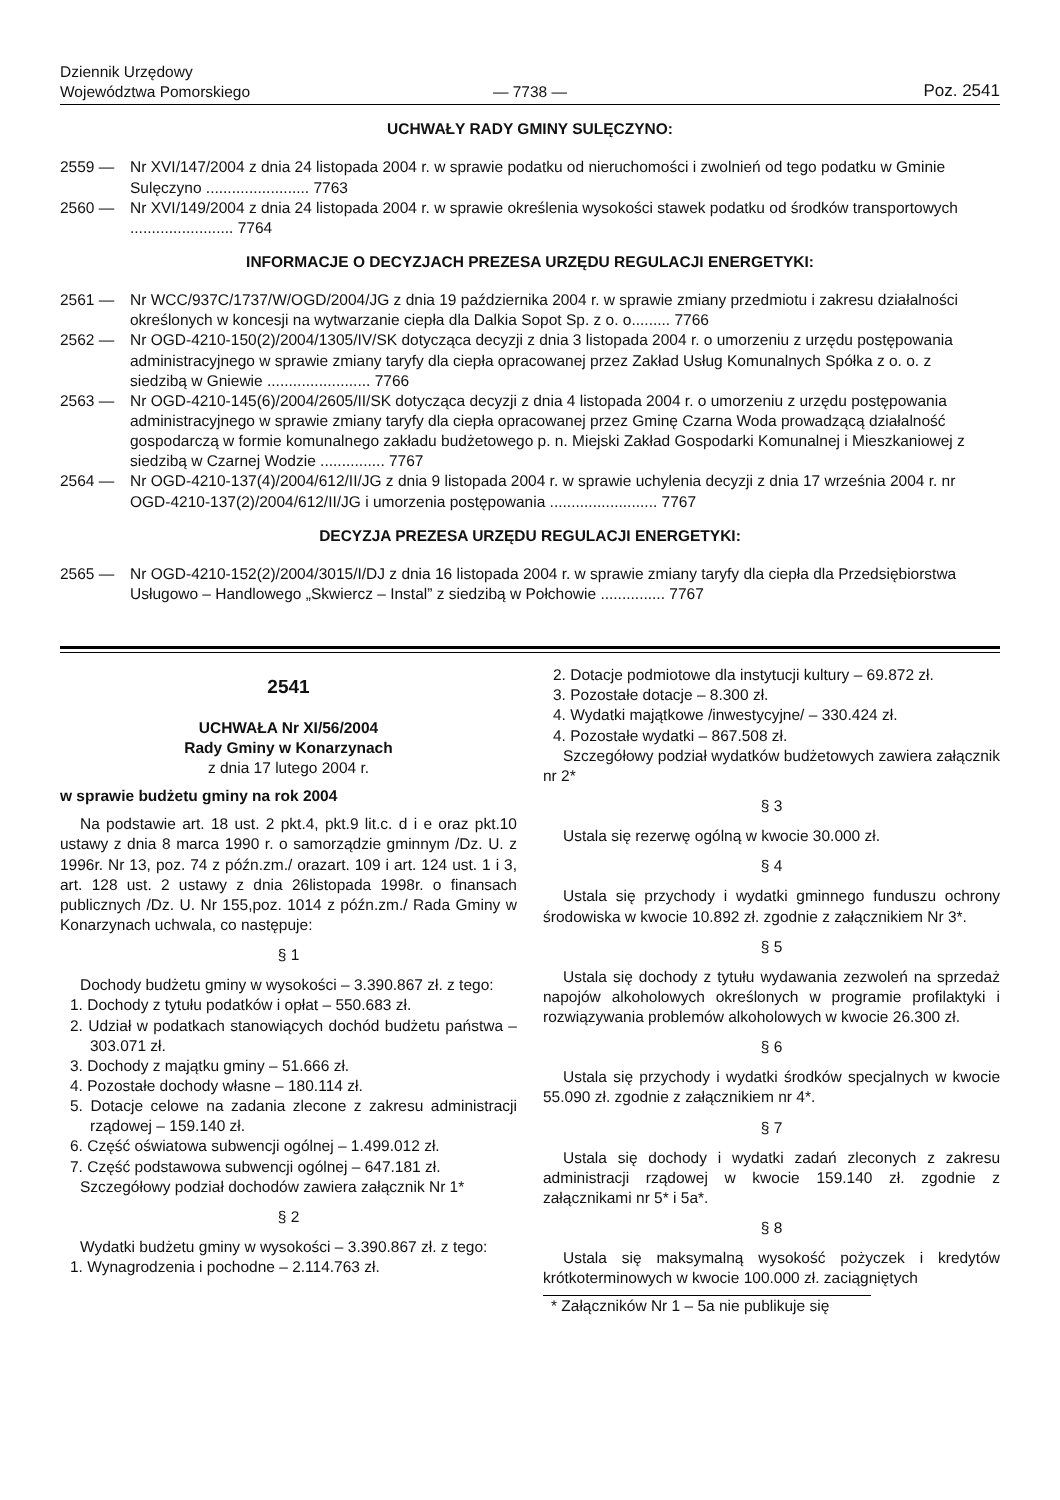Dziennik Urzędowy
Województwa Pomorskiego
— 7738 —
Poz. 2541
UCHWAŁY RADY GMINY SULĘCZYNO:
2559 — Nr XVI/147/2004 z dnia 24 listopada 2004 r. w sprawie podatku od nieruchomości i zwolnień od tego podatku w Gminie Sulęczyno ........................ 7763
2560 — Nr XVI/149/2004 z dnia 24 listopada 2004 r. w sprawie określenia wysokości stawek podatku od środków transportowych ........................ 7764
INFORMACJE O DECYZJACH PREZESA URZĘDU REGULACJI ENERGETYKI:
2561 — Nr WCC/937C/1737/W/OGD/2004/JG z dnia 19 października 2004 r. w sprawie zmiany przedmiotu i zakresu działalności określonych w koncesji na wytwarzanie ciepła dla Dalkia Sopot Sp. z o. o......... 7766
2562 — Nr OGD-4210-150(2)/2004/1305/IV/SK dotycząca decyzji z dnia 3 listopada 2004 r. o umorzeniu z urzędu postępowania administracyjnego w sprawie zmiany taryfy dla ciepła opracowanej przez Zakład Usług Komunalnych Spółka z o. o. z siedzibą w Gniewie ........................ 7766
2563 — Nr OGD-4210-145(6)/2004/2605/II/SK dotycząca decyzji z dnia 4 listopada 2004 r. o umorzeniu z urzędu postępowania administracyjnego w sprawie zmiany taryfy dla ciepła opracowanej przez Gminę Czarna Woda prowadzącą działalność gospodarczą w formie komunalnego zakładu budżetowego p. n. Miejski Zakład Gospodarki Komunalnej i Mieszkaniowej z siedzibą w Czarnej Wodzie ............... 7767
2564 — Nr OGD-4210-137(4)/2004/612/II/JG z dnia 9 listopada 2004 r. w sprawie uchylenia decyzji z dnia 17 września 2004 r. nr OGD-4210-137(2)/2004/612/II/JG i umorzenia postępowania ......................... 7767
DECYZJA PREZESA URZĘDU REGULACJI ENERGETYKI:
2565 — Nr OGD-4210-152(2)/2004/3015/I/DJ z dnia 16 listopada 2004 r. w sprawie zmiany taryfy dla ciepła dla Przedsiębiorstwa Usługowo – Handlowego „Skwiercz – Instal” z siedzibą w Połchowie ............... 7767
2541
UCHWAŁA Nr XI/56/2004
Rady Gminy w Konarzynach
z dnia 17 lutego 2004 r.
w sprawie budżetu gminy na rok 2004
Na podstawie art. 18 ust. 2 pkt.4, pkt.9 lit.c. d i e oraz pkt.10 ustawy z dnia 8 marca 1990 r. o samorządzie gminnym /Dz. U. z 1996r. Nr 13, poz. 74 z późn.zm./ orazart. 109 i art. 124 ust. 1 i 3, art. 128 ust. 2 ustawy z dnia 26listopada 1998r. o finansach publicznych /Dz. U. Nr 155,poz. 1014 z późn.zm./ Rada Gminy w Konarzynach uchwala, co następuje:
§ 1
Dochody budżetu gminy w wysokości – 3.390.867 zł. z tego:
1. Dochody z tytułu podatków i opłat – 550.683 zł.
2. Udział w podatkach stanowiących dochód budżetu państwa – 303.071 zł.
3. Dochody z majątku gminy – 51.666 zł.
4. Pozostałe dochody własne – 180.114 zł.
5. Dotacje celowe na zadania zlecone z zakresu administracji rządowej – 159.140 zł.
6. Część oświatowa subwencji ogólnej – 1.499.012 zł.
7. Część podstawowa subwencji ogólnej – 647.181 zł.
Szczegółowy podział dochodów zawiera załącznik Nr 1*
§ 2
Wydatki budżetu gminy w wysokości – 3.390.867 zł. z tego:
1. Wynagrodzenia i pochodne – 2.114.763 zł.
2. Dotacje podmiotowe dla instytucji kultury – 69.872 zł.
3. Pozostałe dotacje – 8.300 zł.
4. Wydatki majątkowe /inwestycyjne/ – 330.424 zł.
4. Pozostałe wydatki – 867.508 zł.
Szczegółowy podział wydatków budżetowych zawiera załącznik nr 2*
§ 3
Ustala się rezerwę ogólną w kwocie 30.000 zł.
§ 4
Ustala się przychody i wydatki gminnego funduszu ochrony środowiska w kwocie 10.892 zł. zgodnie z załącznikiem Nr 3*.
§ 5
Ustala się dochody z tytułu wydawania zezwoleń na sprzedaż napojów alkoholowych określonych w programie profilaktyki i rozwiązywania problemów alkoholowych w kwocie 26.300 zł.
§ 6
Ustala się przychody i wydatki środków specjalnych w kwocie 55.090 zł. zgodnie z załącznikiem nr 4*.
§ 7
Ustala się dochody i wydatki zadań zleconych z zakresu administracji rządowej w kwocie 159.140 zł. zgodnie z załącznikami nr 5* i 5a*.
§ 8
Ustala się maksymalną wysokość pożyczek i kredytów krótkoterminowych w kwocie 100.000 zł. zaciągniętych
* Załączników Nr 1 – 5a nie publikuje się